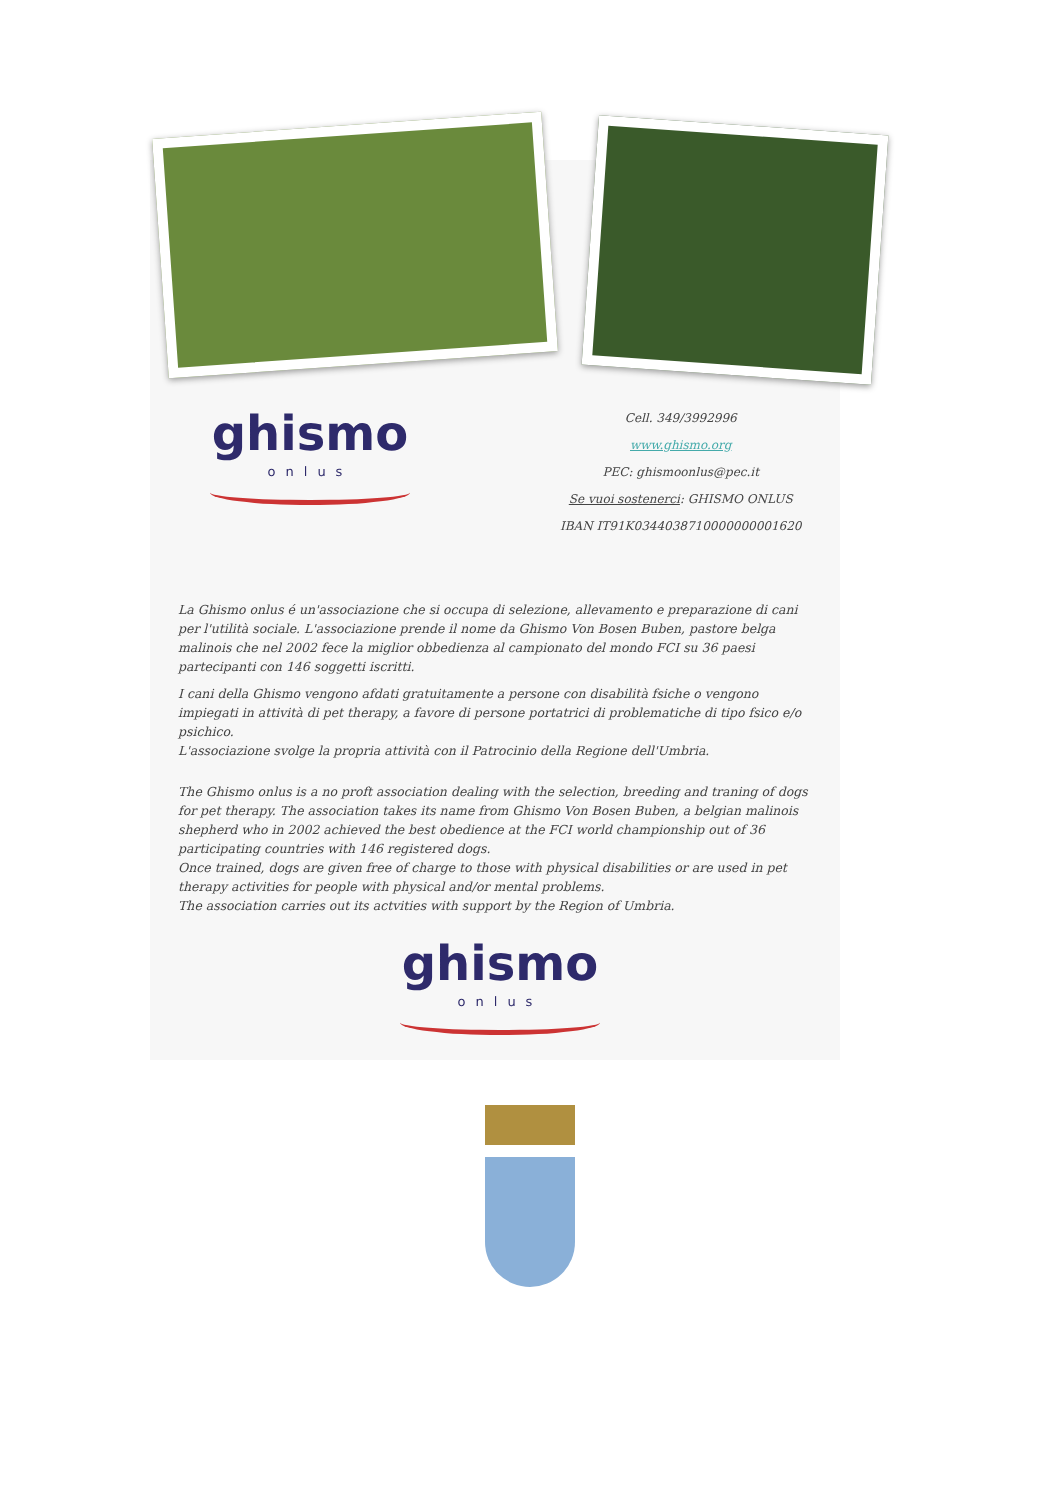ghismo
onlus
Cell. 349/3992996
www.ghismo.org
PEC: ghismoonlus@pec.it
Se vuoi sostenerci: GHISMO ONLUS
IBAN IT91K0344038710000000001620
La Ghismo onlus é un'associazione che si occupa di selezione, allevamento e preparazione di cani per l'utilità sociale. L'associazione prende il nome da Ghismo Von Bosen Buben, pastore belga malinois che nel 2002 fece la miglior obbedienza al campionato del mondo FCI su 36 paesi partecipanti con 146 soggetti iscritti.
I cani della Ghismo vengono afdati gratuitamente a persone con disabilità fsiche o vengono impiegati in attività di pet therapy, a favore di persone portatrici di problematiche di tipo fsico e/o psichico.
L'associazione svolge la propria attività con il Patrocinio della Regione dell'Umbria.
The Ghismo onlus is a no proft association dealing with the selection, breeding and traning of dogs for pet therapy. The association takes its name from Ghismo Von Bosen Buben, a belgian malinois shepherd who in 2002 achieved the best obedience at the FCI world championship out of 36 participating countries with 146 registered dogs.
Once trained, dogs are given free of charge to those with physical disabilities or are used in pet therapy activities for people with physical and/or mental problems.
The association carries out its actvities with support by the Region of Umbria.
ghismo
onlus